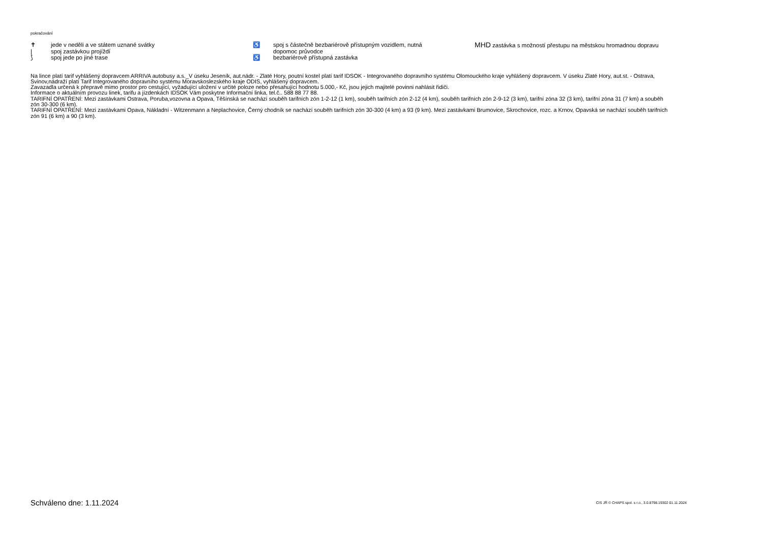pokračování
✝ jede v neděli a ve státem uznané svátky | spoj zastávkou projíždí ⟆ spoj jede po jiné trase
♿ spoj s částečně bezbariérově přístupným vozidlem, nutná dopomoc průvodce ♿ bezbariérově přístupná zastávka
MHD zastávka s možností přestupu na městskou hromadnou dopravu
Na lince platí tarif vyhlášený dopravcem ARRIVA autobusy a.s._V úseku Jeseník, aut.nádr. - Zlaté Hory, poutní kostel platí tarif IDSOK - Integrovaného dopravního systému Olomouckého kraje vyhlášený dopravcem. V úseku Zlaté Hory, aut.st. - Ostrava, Svinov,nádraží platí Tarif Integrovaného dopravního systému Moravskoslezského kraje ODIS, vyhlášený dopravcem.
Zavazadla určená k přepravě mimo prostor pro cestující, vyžadující uložení v určité poloze nebo přesahující hodnotu 5.000,- Kč, jsou jejich majitelé povinni nahlásit řidiči.
Informace o aktuálním provozu linek, tarifu a jízdenkách IDSOK Vám poskytne Informační linka, tel.č.. 588 88 77 88.
TARIFNÍ OPATŘENÍ: Mezi zastávkami Ostrava, Poruba,vozovna a Opava, Těšínská se nachází souběh tarifních zón 1-2-12 (1 km), souběh tarifních zón 2-12 (4 km), souběh tarifních zón 2-9-12 (3 km), tarifní zóna 32 (3 km), tarifní zóna 31 (7 km) a souběh zón 30-300 (6 km).
TARIFNÍ OPATŘENÍ: Mezi zastávkami Opava, Nákladní - Witzenmann a Neplachovice, Černý chodník se nachází souběh tarifních zón 30-300 (4 km) a 93 (9 km). Mezi zastávkami Brumovice, Skrochovice, rozc. a Krnov, Opavská se nachází souběh tarifních zón 91 (6 km) a 90 (3 km).
Schváleno dne: 1.11.2024 CIS JŘ © CHAPS spol. s r.o., 3.0.8798.19302 01.11.2024